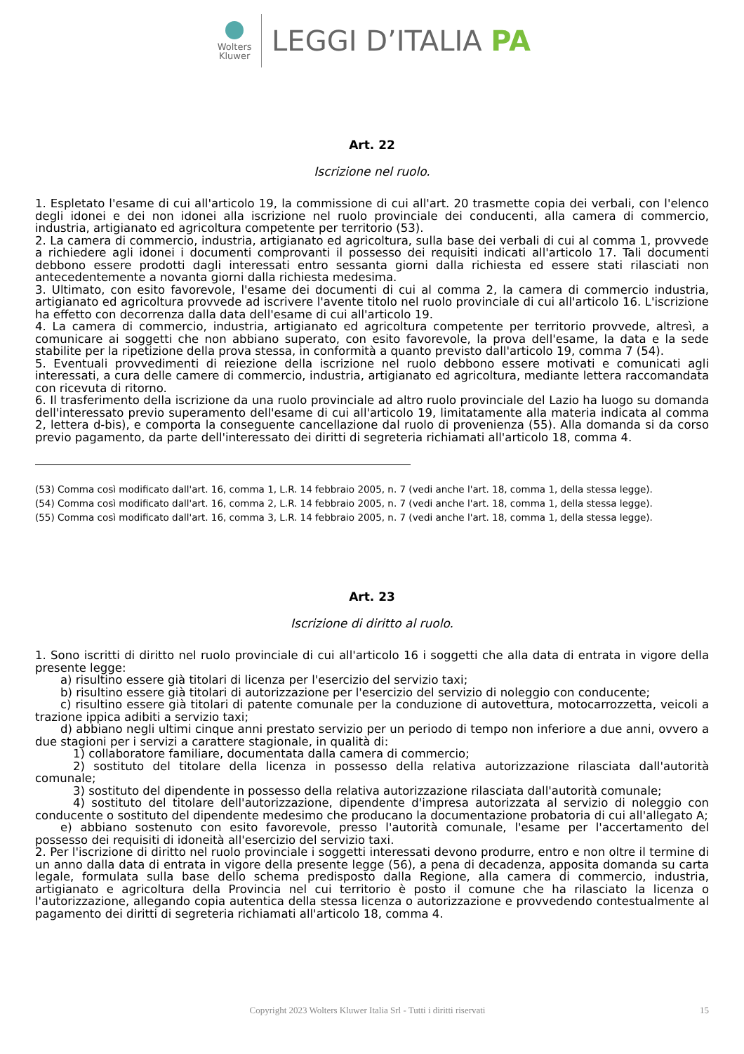Wolters
Kluwer
LEGGI D’ITALIA PA
Art. 22
Iscrizione nel ruolo.
1. Espletato l'esame di cui all'articolo 19, la commissione di cui all'art. 20 trasmette copia dei verbali, con l'elenco degli idonei e dei non idonei alla iscrizione nel ruolo provinciale dei conducenti, alla camera di commercio, industria, artigianato ed agricoltura competente per territorio (53).
2. La camera di commercio, industria, artigianato ed agricoltura, sulla base dei verbali di cui al comma 1, provvede a richiedere agli idonei i documenti comprovanti il possesso dei requisiti indicati all'articolo 17. Tali documenti debbono essere prodotti dagli interessati entro sessanta giorni dalla richiesta ed essere stati rilasciati non antecedentemente a novanta giorni dalla richiesta medesima.
3. Ultimato, con esito favorevole, l'esame dei documenti di cui al comma 2, la camera di commercio industria, artigianato ed agricoltura provvede ad iscrivere l'avente titolo nel ruolo provinciale di cui all'articolo 16. L'iscrizione ha effetto con decorrenza dalla data dell'esame di cui all'articolo 19.
4. La camera di commercio, industria, artigianato ed agricoltura competente per territorio provvede, altresì, a comunicare ai soggetti che non abbiano superato, con esito favorevole, la prova dell'esame, la data e la sede stabilite per la ripetizione della prova stessa, in conformità a quanto previsto dall'articolo 19, comma 7 (54).
5. Eventuali provvedimenti di reiezione della iscrizione nel ruolo debbono essere motivati e comunicati agli interessati, a cura delle camere di commercio, industria, artigianato ed agricoltura, mediante lettera raccomandata con ricevuta di ritorno.
6. Il trasferimento della iscrizione da una ruolo provinciale ad altro ruolo provinciale del Lazio ha luogo su domanda dell'interessato previo superamento dell'esame di cui all'articolo 19, limitatamente alla materia indicata al comma 2, lettera d-bis), e comporta la conseguente cancellazione dal ruolo di provenienza (55). Alla domanda si da corso previo pagamento, da parte dell'interessato dei diritti di segreteria richiamati all'articolo 18, comma 4.
(53) Comma così modificato dall'art. 16, comma 1, L.R. 14 febbraio 2005, n. 7 (vedi anche l'art. 18, comma 1, della stessa legge).
(54) Comma così modificato dall'art. 16, comma 2, L.R. 14 febbraio 2005, n. 7 (vedi anche l'art. 18, comma 1, della stessa legge).
(55) Comma così modificato dall'art. 16, comma 3, L.R. 14 febbraio 2005, n. 7 (vedi anche l'art. 18, comma 1, della stessa legge).
Art. 23
Iscrizione di diritto al ruolo.
1. Sono iscritti di diritto nel ruolo provinciale di cui all'articolo 16 i soggetti che alla data di entrata in vigore della presente legge:
a) risultino essere già titolari di licenza per l'esercizio del servizio taxi;
b) risultino essere già titolari di autorizzazione per l'esercizio del servizio di noleggio con conducente;
c) risultino essere già titolari di patente comunale per la conduzione di autovettura, motocarrozzetta, veicoli a trazione ippica adibiti a servizio taxi;
d) abbiano negli ultimi cinque anni prestato servizio per un periodo di tempo non inferiore a due anni, ovvero a due stagioni per i servizi a carattere stagionale, in qualità di:
1) collaboratore familiare, documentata dalla camera di commercio;
2) sostituto del titolare della licenza in possesso della relativa autorizzazione rilasciata dall'autorità comunale;
3) sostituto del dipendente in possesso della relativa autorizzazione rilasciata dall'autorità comunale;
4) sostituto del titolare dell'autorizzazione, dipendente d'impresa autorizzata al servizio di noleggio con conducente o sostituto del dipendente medesimo che producano la documentazione probatoria di cui all'allegato A;
e) abbiano sostenuto con esito favorevole, presso l'autorità comunale, l'esame per l'accertamento del possesso dei requisiti di idoneità all'esercizio del servizio taxi.
2. Per l'iscrizione di diritto nel ruolo provinciale i soggetti interessati devono produrre, entro e non oltre il termine di un anno dalla data di entrata in vigore della presente legge (56), a pena di decadenza, apposita domanda su carta legale, formulata sulla base dello schema predisposto dalla Regione, alla camera di commercio, industria, artigianato e agricoltura della Provincia nel cui territorio è posto il comune che ha rilasciato la licenza o l'autorizzazione, allegando copia autentica della stessa licenza o autorizzazione e provvedendo contestualmente al pagamento dei diritti di segreteria richiamati all'articolo 18, comma 4.
Copyright 2023 Wolters Kluwer Italia Srl - Tutti i diritti riservati 15